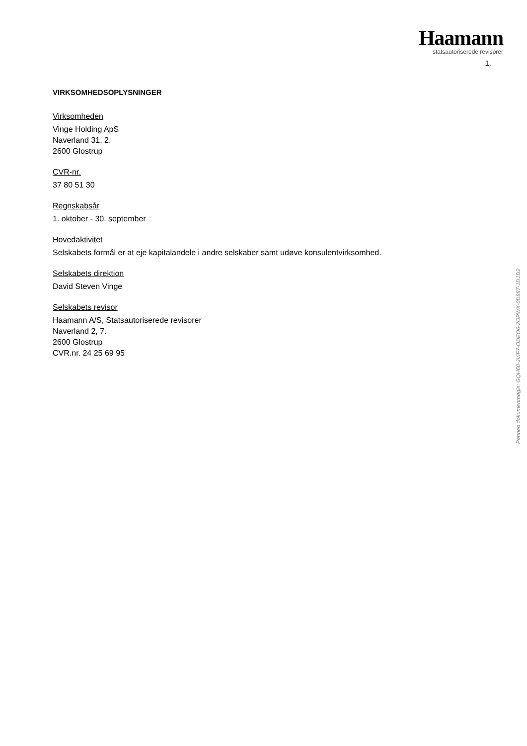Haamann
statsautoriserede revisorer
1.
VIRKSOMHEDSOPLYSNINGER
Virksomheden
Vinge Holding ApS
Naverland 31, 2.
2600 Glostrup
CVR-nr.
37 80 51 30
Regnskabsår
1. oktober - 30. september
Hovedaktivitet
Selskabets formål er at eje kapitalandele i andre selskaber samt udøve konsulentvirksomhed.
Selskabets direktion
David Steven Vinge
Selskabets revisor
Haamann A/S, Statsautoriserede revisorer
Naverland 2, 7.
2600 Glostrup
CVR.nr. 24 25 69 95
Penneo dokumentnøgle: GQH60-JVIF7-ODEO6-2OPWX-0D887-1D1D2